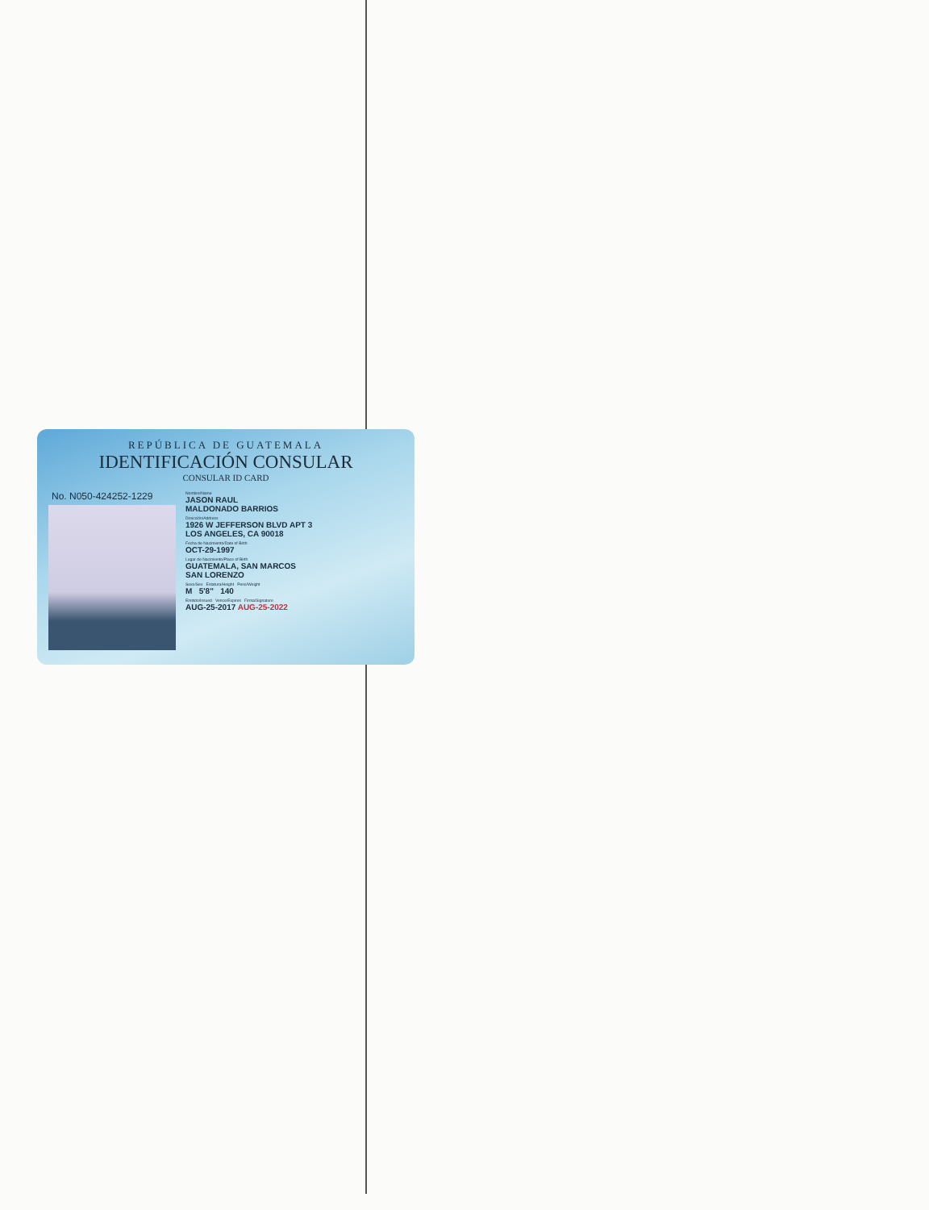REPÚBLICA DE GUATEMALA
IDENTIFICACIÓN CONSULAR
CONSULAR ID CARD
No. N050-424252-1229
Nombre/Name
JASON RAUL
MALDONADO BARRIOS
Dirección/Address
1926 W JEFFERSON BLVD APT 3
LOS ANGELES, CA 90018
Fecha de Nacimiento/Date of Birth
OCT-29-1997
Lugar de Nacimiento/Place of Birth
GUATEMALA, SAN MARCOS
SAN LORENZO
Sexo/Sex Estatura/Height Peso/Weight
M 5'8" 140
Emitido/Issued Vence/Expires Firma/Signature
AUG-25-2017 AUG-25-2022